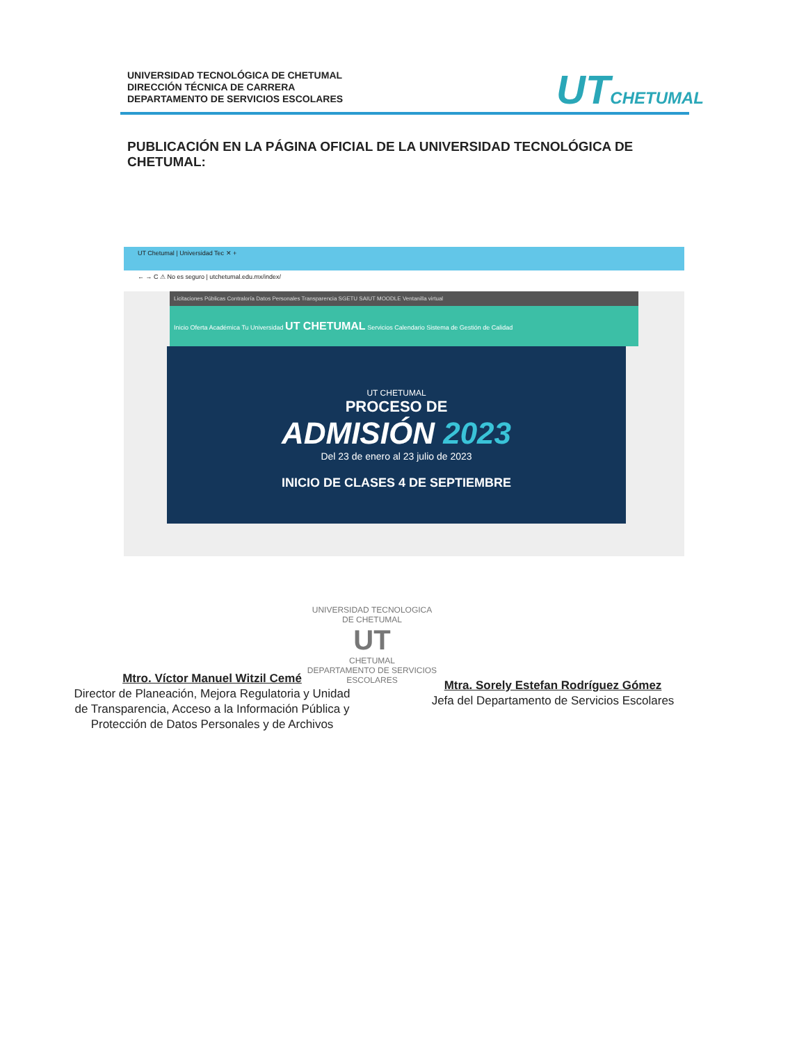UNIVERSIDAD TECNOLÓGICA DE CHETUMAL
DIRECCIÓN TÉCNICA DE CARRERA
DEPARTAMENTO DE SERVICIOS ESCOLARES
UT CHETUMAL
PUBLICACIÓN EN LA PÁGINA OFICIAL DE LA UNIVERSIDAD TECNOLÓGICA DE CHETUMAL:
UT Chetumal | Universidad Tec ✕ +
← → C ⚠ No es seguro | utchetumal.edu.mx/index/
Licitaciones Públicas Contraloría Datos Personales Transparencia SGETU SAIUT MOODLE Ventanilla virtual
Inicio Oferta Académica Tu Universidad UT CHETUMAL Servicios Calendario Sistema de Gestión de Calidad
UT CHETUMAL
PROCESO DE
ADMISIÓN 2023
Del 23 de enero al 23 julio de 2023
INICIO DE CLASES 4 DE SEPTIEMBRE
Mtro. Víctor Manuel Witzil Cemé
Director de Planeación, Mejora Regulatoria y Unidad de Transparencia, Acceso a la Información Pública y Protección de Datos Personales y de Archivos
Mtra. Sorely Estefan Rodríguez Gómez
Jefa del Departamento de Servicios Escolares
UNIVERSIDAD TECNOLOGICA DE CHETUMAL
UT
CHETUMAL
DEPARTAMENTO DE SERVICIOS ESCOLARES